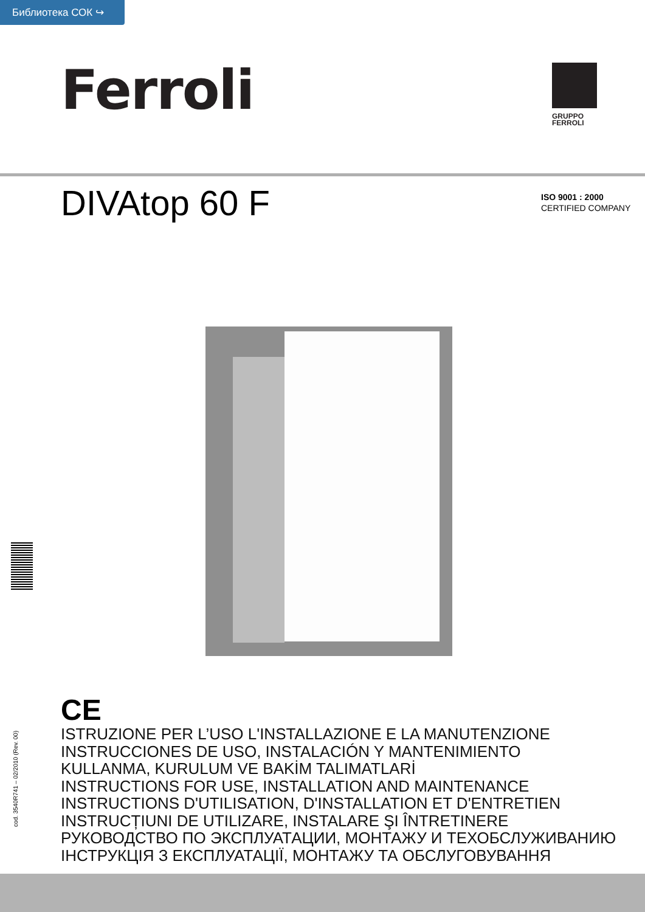Библиотека СОК ↪
Ferroli
GRUPPO
FERROLI
DIVAtop 60 F
ISO 9001 : 2000
CERTIFIED COMPANY
cod. 3540R741 – 02/2010 (Rev. 00)
CE
ISTRUZIONE PER L’USO L'INSTALLAZIONE E LA MANUTENZIONE
INSTRUCCIONES DE USO, INSTALACIÓN Y MANTENIMIENTO
KULLANMA, KURULUM VE BAKİM TALIMATLARİ
INSTRUCTIONS FOR USE, INSTALLATION AND MAINTENANCE
INSTRUCTIONS D'UTILISATION, D'INSTALLATION ET D'ENTRETIEN
INSTRUCȚIUNI DE UTILIZARE, INSTALARE ŞI ÎNTRETINERE
РУКОВОДСТВО ПО ЭКСПЛУАТАЦИИ, МОНТАЖУ И ТЕХОБСЛУЖИВАНИЮ
ІНСТРУКЦІЯ З ЕКСПЛУАТАЦІЇ, МОНТАЖУ ТА ОБСЛУГОВУВАННЯ